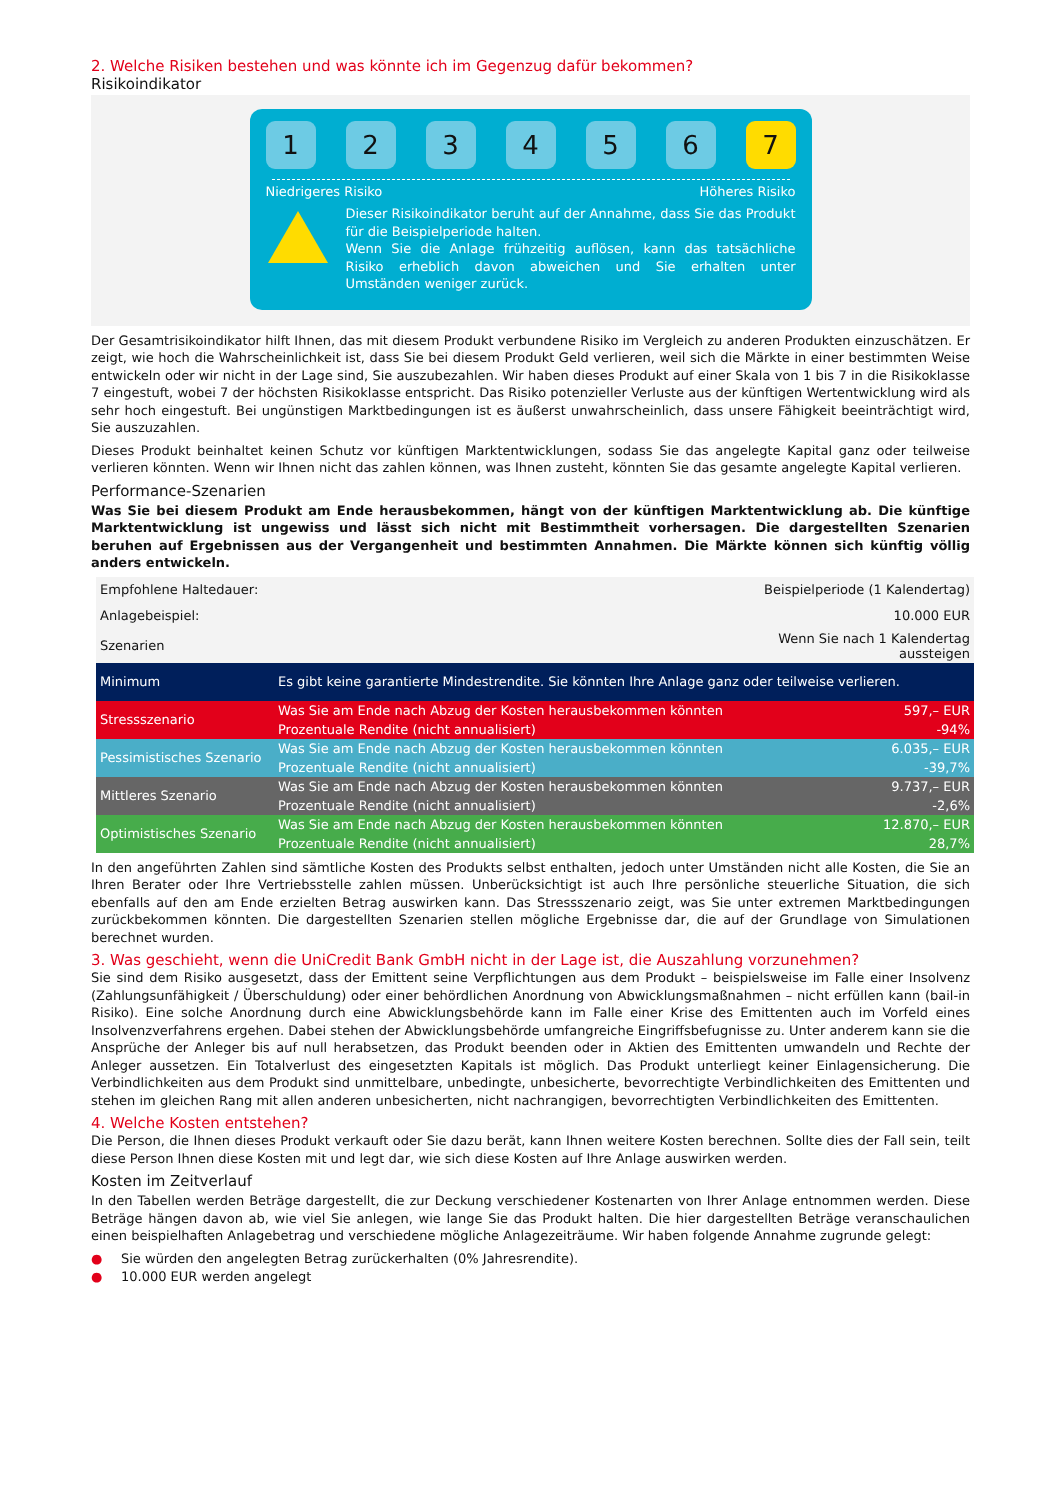2. Welche Risiken bestehen und was könnte ich im Gegenzug dafür bekommen?
Risikoindikator
1 2 3 4 5 6 7
Niedrigeres Risiko Höheres Risiko
Dieser Risikoindikator beruht auf der Annahme, dass Sie das Produkt für die Beispielperiode halten.
Wenn Sie die Anlage frühzeitig auflösen, kann das tatsächliche Risiko erheblich davon abweichen und Sie erhalten unter Umständen weniger zurück.
Der Gesamtrisikoindikator hilft Ihnen, das mit diesem Produkt verbundene Risiko im Vergleich zu anderen Produkten einzuschätzen. Er zeigt, wie hoch die Wahrscheinlichkeit ist, dass Sie bei diesem Produkt Geld verlieren, weil sich die Märkte in einer bestimmten Weise entwickeln oder wir nicht in der Lage sind, Sie auszubezahlen. Wir haben dieses Produkt auf einer Skala von 1 bis 7 in die Risikoklasse 7 eingestuft, wobei 7 der höchsten Risikoklasse entspricht. Das Risiko potenzieller Verluste aus der künftigen Wertentwicklung wird als sehr hoch eingestuft. Bei ungünstigen Marktbedingungen ist es äußerst unwahrscheinlich, dass unsere Fähigkeit beeinträchtigt wird, Sie auszuzahlen.
Dieses Produkt beinhaltet keinen Schutz vor künftigen Marktentwicklungen, sodass Sie das angelegte Kapital ganz oder teilweise verlieren könnten. Wenn wir Ihnen nicht das zahlen können, was Ihnen zusteht, könnten Sie das gesamte angelegte Kapital verlieren.
Performance-Szenarien
Was Sie bei diesem Produkt am Ende herausbekommen, hängt von der künftigen Marktentwicklung ab. Die künftige Marktentwicklung ist ungewiss und lässt sich nicht mit Bestimmtheit vorhersagen. Die dargestellten Szenarien beruhen auf Ergebnissen aus der Vergangenheit und bestimmten Annahmen. Die Märkte können sich künftig völlig anders entwickeln.
| Empfohlene Haltedauer: | | Beispielperiode (1 Kalendertag) |
| Anlagebeispiel: | | 10.000 EUR |
| Szenarien | | Wenn Sie nach 1 Kalendertag aussteigen |
| Minimum | Es gibt keine garantierte Mindestrendite. Sie könnten Ihre Anlage ganz oder teilweise verlieren. | |
| Stressszenario | Was Sie am Ende nach Abzug der Kosten herausbekommen könnten | 597,– EUR |
| | Prozentuale Rendite (nicht annualisiert) | -94% |
| Pessimistisches Szenario | Was Sie am Ende nach Abzug der Kosten herausbekommen könnten | 6.035,– EUR |
| | Prozentuale Rendite (nicht annualisiert) | -39,7% |
| Mittleres Szenario | Was Sie am Ende nach Abzug der Kosten herausbekommen könnten | 9.737,– EUR |
| | Prozentuale Rendite (nicht annualisiert) | -2,6% |
| Optimistisches Szenario | Was Sie am Ende nach Abzug der Kosten herausbekommen könnten | 12.870,– EUR |
| | Prozentuale Rendite (nicht annualisiert) | 28,7% |
In den angeführten Zahlen sind sämtliche Kosten des Produkts selbst enthalten, jedoch unter Umständen nicht alle Kosten, die Sie an Ihren Berater oder Ihre Vertriebsstelle zahlen müssen. Unberücksichtigt ist auch Ihre persönliche steuerliche Situation, die sich ebenfalls auf den am Ende erzielten Betrag auswirken kann. Das Stressszenario zeigt, was Sie unter extremen Marktbedingungen zurückbekommen könnten. Die dargestellten Szenarien stellen mögliche Ergebnisse dar, die auf der Grundlage von Simulationen berechnet wurden.
3. Was geschieht, wenn die UniCredit Bank GmbH nicht in der Lage ist, die Auszahlung vorzunehmen?
Sie sind dem Risiko ausgesetzt, dass der Emittent seine Verpflichtungen aus dem Produkt – beispielsweise im Falle einer Insolvenz (Zahlungsunfähigkeit / Überschuldung) oder einer behördlichen Anordnung von Abwicklungsmaßnahmen – nicht erfüllen kann (bail-in Risiko). Eine solche Anordnung durch eine Abwicklungsbehörde kann im Falle einer Krise des Emittenten auch im Vorfeld eines Insolvenzverfahrens ergehen. Dabei stehen der Abwicklungsbehörde umfangreiche Eingriffsbefugnisse zu. Unter anderem kann sie die Ansprüche der Anleger bis auf null herabsetzen, das Produkt beenden oder in Aktien des Emittenten umwandeln und Rechte der Anleger aussetzen. Ein Totalverlust des eingesetzten Kapitals ist möglich. Das Produkt unterliegt keiner Einlagensicherung. Die Verbindlichkeiten aus dem Produkt sind unmittelbare, unbedingte, unbesicherte, bevorrechtigte Verbindlichkeiten des Emittenten und stehen im gleichen Rang mit allen anderen unbesicherten, nicht nachrangigen, bevorrechtigten Verbindlichkeiten des Emittenten.
4. Welche Kosten entstehen?
Die Person, die Ihnen dieses Produkt verkauft oder Sie dazu berät, kann Ihnen weitere Kosten berechnen. Sollte dies der Fall sein, teilt diese Person Ihnen diese Kosten mit und legt dar, wie sich diese Kosten auf Ihre Anlage auswirken werden.
Kosten im Zeitverlauf
In den Tabellen werden Beträge dargestellt, die zur Deckung verschiedener Kostenarten von Ihrer Anlage entnommen werden. Diese Beträge hängen davon ab, wie viel Sie anlegen, wie lange Sie das Produkt halten. Die hier dargestellten Beträge veranschaulichen einen beispielhaften Anlagebetrag und verschiedene mögliche Anlagezeiträume. Wir haben folgende Annahme zugrunde gelegt:
● Sie würden den angelegten Betrag zurückerhalten (0% Jahresrendite).
● 10.000 EUR werden angelegt